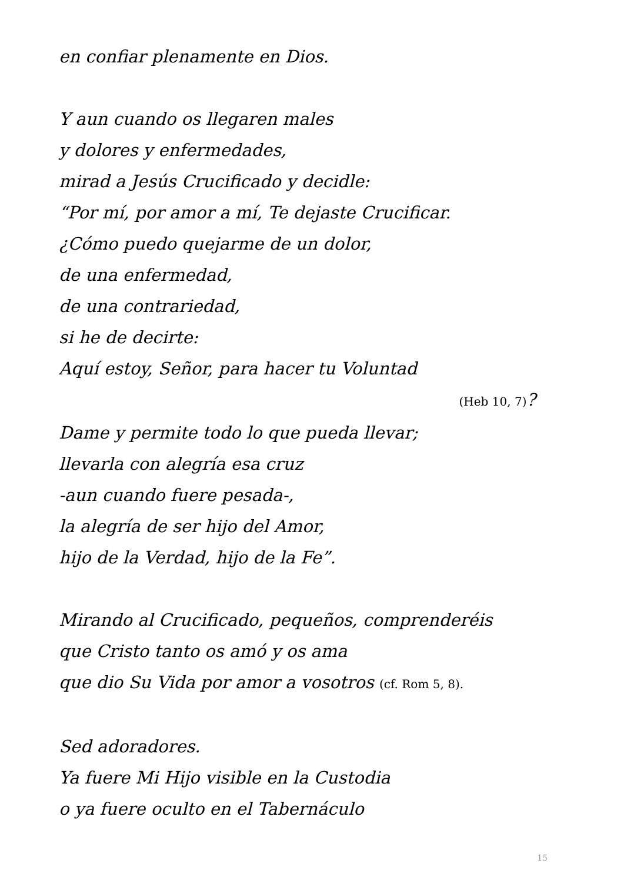en confiar plenamente en Dios.
Y aun cuando os llegaren males
y dolores y enfermedades,
mirad a Jesús Crucificado y decidle:
“Por mí, por amor a mí, Te dejaste Crucificar.
¿Cómo puedo quejarme de un dolor,
de una enfermedad,
de una contrariedad,
si he de decirte:
Aquí estoy, Señor, para hacer tu Voluntad
(Heb 10, 7)?
Dame y permite todo lo que pueda llevar;
llevarla con alegría esa cruz
-aun cuando fuere pesada-,
la alegría de ser hijo del Amor,
hijo de la Verdad, hijo de la Fe”.
Mirando al Crucificado, pequeños, comprenderéis
que Cristo tanto os amó y os ama
que dio Su Vida por amor a vosotros (cf. Rom 5, 8).
Sed adoradores.
Ya fuere Mi Hijo visible en la Custodia
o ya fuere oculto en el Tabernáculo
15